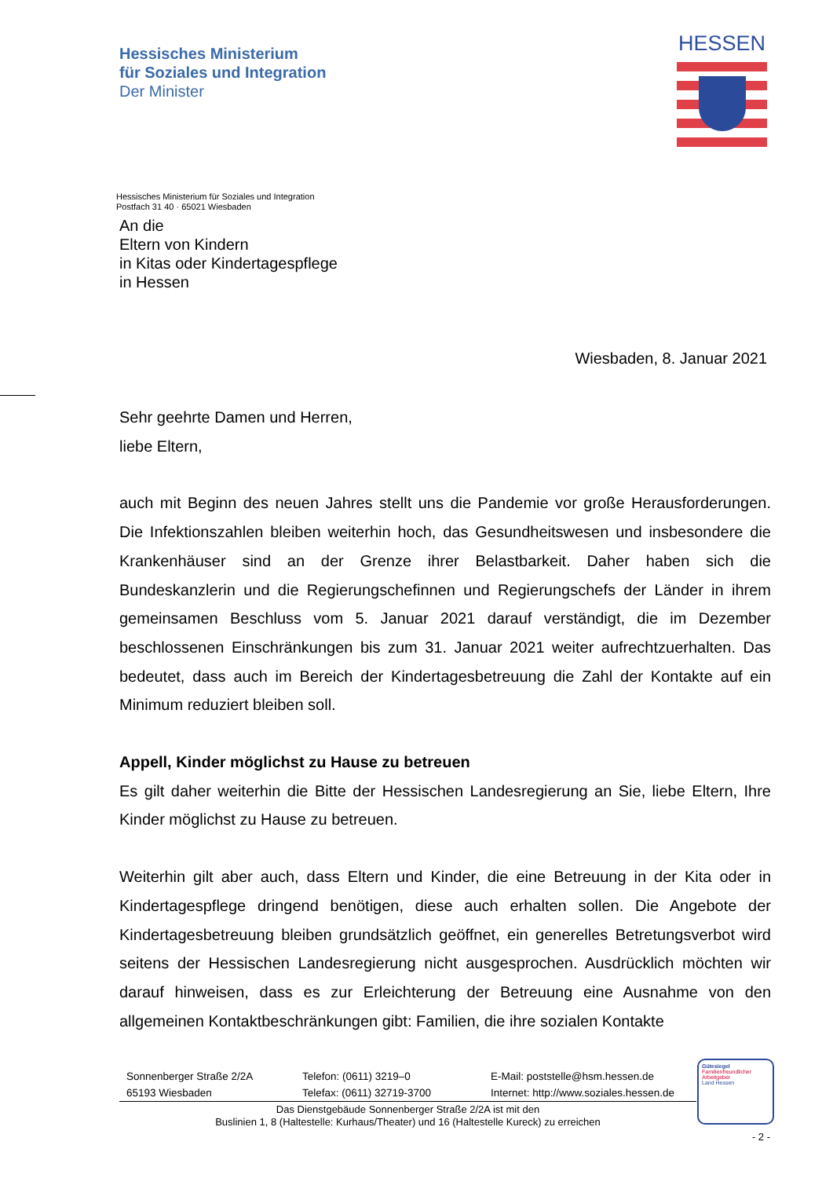Hessisches Ministerium
für Soziales und Integration
Der Minister
HESSEN
Hessisches Ministerium für Soziales und Integration
Postfach 31 40 · 65021 Wiesbaden
An die
Eltern von Kindern
in Kitas oder Kindertagespflege
in Hessen
Wiesbaden, 8. Januar 2021
Sehr geehrte Damen und Herren,
liebe Eltern,
auch mit Beginn des neuen Jahres stellt uns die Pandemie vor große Herausforderungen. Die Infektionszahlen bleiben weiterhin hoch, das Gesundheitswesen und insbesondere die Krankenhäuser sind an der Grenze ihrer Belastbarkeit. Daher haben sich die Bundeskanzlerin und die Regierungschefinnen und Regierungschefs der Länder in ihrem gemeinsamen Beschluss vom 5. Januar 2021 darauf verständigt, die im Dezember beschlossenen Einschränkungen bis zum 31. Januar 2021 weiter aufrechtzuerhalten. Das bedeutet, dass auch im Bereich der Kindertagesbetreuung die Zahl der Kontakte auf ein Minimum reduziert bleiben soll.
Appell, Kinder möglichst zu Hause zu betreuen
Es gilt daher weiterhin die Bitte der Hessischen Landesregierung an Sie, liebe Eltern, Ihre Kinder möglichst zu Hause zu betreuen.
Weiterhin gilt aber auch, dass Eltern und Kinder, die eine Betreuung in der Kita oder in Kindertagespflege dringend benötigen, diese auch erhalten sollen. Die Angebote der Kindertagesbetreuung bleiben grundsätzlich geöffnet, ein generelles Betretungsverbot wird seitens der Hessischen Landesregierung nicht ausgesprochen. Ausdrücklich möchten wir darauf hinweisen, dass es zur Erleichterung der Betreuung eine Ausnahme von den allgemeinen Kontaktbeschränkungen gibt: Familien, die ihre sozialen Kontakte
Sonnenberger Straße 2/2A
65193 Wiesbaden
Telefon: (0611) 3219–0
Telefax: (0611) 32719-3700
E-Mail: poststelle@hsm.hessen.de
Internet: http://www.soziales.hessen.de
Das Dienstgebäude Sonnenberger Straße 2/2A ist mit den
Buslinien 1, 8 (Haltestelle: Kurhaus/Theater) und 16 (Haltestelle Kureck) zu erreichen
Gütesiegel
Familienfreundlicher
Arbeitgeber
Land Hessen
- 2 -